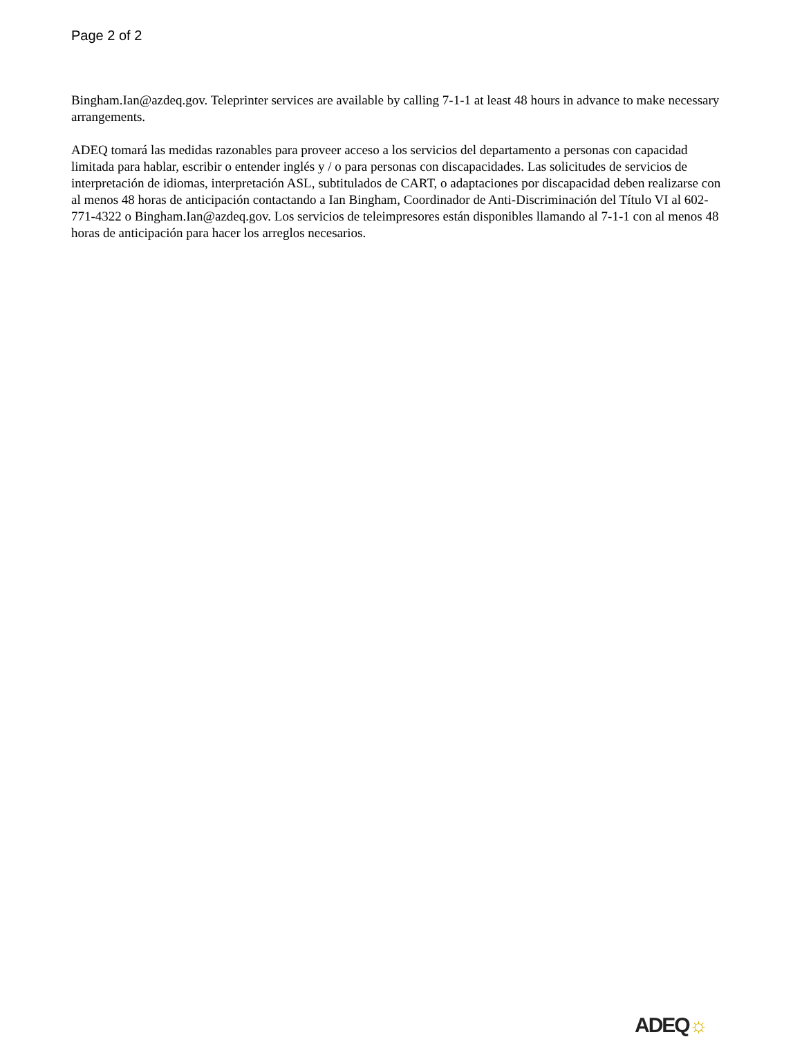Page 2 of 2
Bingham.Ian@azdeq.gov. Teleprinter services are available by calling 7-1-1 at least 48 hours in advance to make necessary arrangements.
ADEQ tomará las medidas razonables para proveer acceso a los servicios del departamento a personas con capacidad limitada para hablar, escribir o entender inglés y / o para personas con discapacidades. Las solicitudes de servicios de interpretación de idiomas, interpretación ASL, subtitulados de CART, o adaptaciones por discapacidad deben realizarse con al menos 48 horas de anticipación contactando a Ian Bingham, Coordinador de Anti-Discriminación del Título VI al 602-771-4322 o Bingham.Ian@azdeq.gov. Los servicios de teleimpresores están disponibles llamando al 7-1-1 con al menos 48 horas de anticipación para hacer los arreglos necesarios.
ADEQ☼